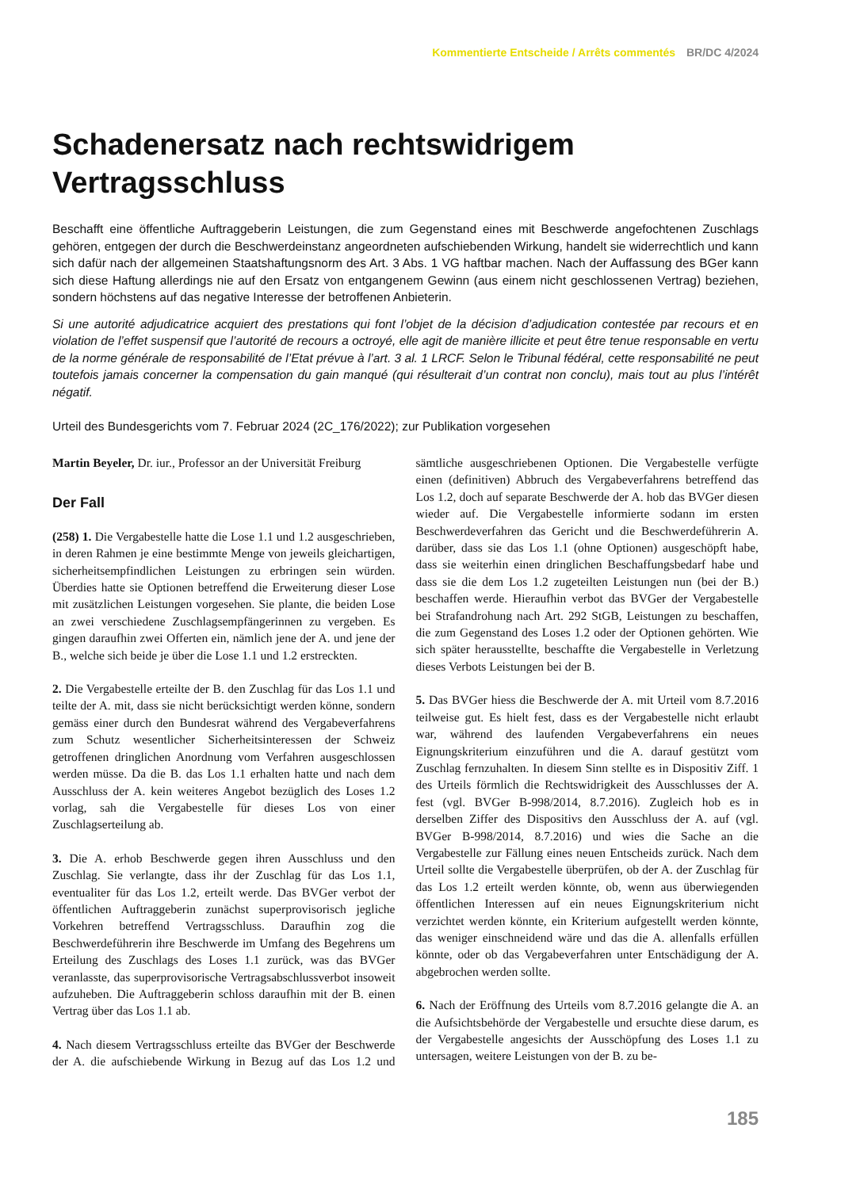Kommentierte Entscheide / Arrêts commentés BR/DC 4/2024
Schadenersatz nach rechtswidrigem Vertragsschluss
Beschafft eine öffentliche Auftraggeberin Leistungen, die zum Gegenstand eines mit Beschwerde angefochtenen Zuschlags gehören, entgegen der durch die Beschwerdeinstanz angeordneten aufschiebenden Wirkung, handelt sie widerrechtlich und kann sich dafür nach der allgemeinen Staatshaftungsnorm des Art. 3 Abs. 1 VG haftbar machen. Nach der Auffassung des BGer kann sich diese Haftung allerdings nie auf den Ersatz von entgangenem Gewinn (aus einem nicht geschlossenen Vertrag) beziehen, sondern höchstens auf das negative Interesse der betroffenen Anbieterin.
Si une autorité adjudicatrice acquiert des prestations qui font l’objet de la décision d’adjudication contestée par recours et en violation de l’effet suspensif que l’autorité de recours a octroyé, elle agit de manière illicite et peut être tenue responsable en vertu de la norme générale de responsabilité de l’Etat prévue à l’art. 3 al. 1 LRCF. Selon le Tribunal fédéral, cette responsabilité ne peut toutefois jamais concerner la compensation du gain manqué (qui résulterait d’un contrat non conclu), mais tout au plus l’intérêt négatif.
Urteil des Bundesgerichts vom 7. Februar 2024 (2C_176/2022); zur Publikation vorgesehen
Martin Beyeler, Dr. iur., Professor an der Universität Freiburg
Der Fall
(258) 1. Die Vergabestelle hatte die Lose 1.1 und 1.2 ausgeschrieben, in deren Rahmen je eine bestimmte Menge von jeweils gleichartigen, sicherheitsempfindlichen Leistungen zu erbringen sein würden. Überdies hatte sie Optionen betreffend die Erweiterung dieser Lose mit zusätzlichen Leistungen vorgesehen. Sie plante, die beiden Lose an zwei verschiedene Zuschlagsempfängerinnen zu vergeben. Es gingen daraufhin zwei Offerten ein, nämlich jene der A. und jene der B., welche sich beide je über die Lose 1.1 und 1.2 erstreckten.
2. Die Vergabestelle erteilte der B. den Zuschlag für das Los 1.1 und teilte der A. mit, dass sie nicht berücksichtigt werden könne, sondern gemäss einer durch den Bundesrat während des Vergabeverfahrens zum Schutz wesentlicher Sicherheitsinteressen der Schweiz getroffenen dringlichen Anordnung vom Verfahren ausgeschlossen werden müsse. Da die B. das Los 1.1 erhalten hatte und nach dem Ausschluss der A. kein weiteres Angebot bezüglich des Loses 1.2 vorlag, sah die Vergabestelle für dieses Los von einer Zuschlagserteilung ab.
3. Die A. erhob Beschwerde gegen ihren Ausschluss und den Zuschlag. Sie verlangte, dass ihr der Zuschlag für das Los 1.1, eventualiter für das Los 1.2, erteilt werde. Das BVGer verbot der öffentlichen Auftraggeberin zunächst superprovisorisch jegliche Vorkehren betreffend Vertragsschluss. Daraufhin zog die Beschwerdeführerin ihre Beschwerde im Umfang des Begehrens um Erteilung des Zuschlags des Loses 1.1 zurück, was das BVGer veranlasste, das superprovisorische Vertragsabschlussverbot insoweit aufzuheben. Die Auftraggeberin schloss daraufhin mit der B. einen Vertrag über das Los 1.1 ab.
4. Nach diesem Vertragsschluss erteilte das BVGer der Beschwerde der A. die aufschiebende Wirkung in Bezug auf das Los 1.2 und sämtliche ausgeschriebenen Optionen. Die Vergabestelle verfügte einen (definitiven) Abbruch des Vergabeverfahrens betreffend das Los 1.2, doch auf separate Beschwerde der A. hob das BVGer diesen wieder auf. Die Vergabestelle informierte sodann im ersten Beschwerdeverfahren das Gericht und die Beschwerdeführerin A. darüber, dass sie das Los 1.1 (ohne Optionen) ausgeschöpft habe, dass sie weiterhin einen dringlichen Beschaffungsbedarf habe und dass sie die dem Los 1.2 zugeteilten Leistungen nun (bei der B.) beschaffen werde. Hieraufhin verbot das BVGer der Vergabestelle bei Strafandrohung nach Art. 292 StGB, Leistungen zu beschaffen, die zum Gegenstand des Loses 1.2 oder der Optionen gehörten. Wie sich später herausstellte, beschaffte die Vergabestelle in Verletzung dieses Verbots Leistungen bei der B.
5. Das BVGer hiess die Beschwerde der A. mit Urteil vom 8.7.2016 teilweise gut. Es hielt fest, dass es der Vergabestelle nicht erlaubt war, während des laufenden Vergabeverfahrens ein neues Eignungskriterium einzuführen und die A. darauf gestützt vom Zuschlag fernzuhalten. In diesem Sinn stellte es in Dispositiv Ziff. 1 des Urteils förmlich die Rechtswidrigkeit des Ausschlusses der A. fest (vgl. BVGer B-998/2014, 8.7.2016). Zugleich hob es in derselben Ziffer des Dispositivs den Ausschluss der A. auf (vgl. BVGer B-998/2014, 8.7.2016) und wies die Sache an die Vergabestelle zur Fällung eines neuen Entscheids zurück. Nach dem Urteil sollte die Vergabestelle überprüfen, ob der A. der Zuschlag für das Los 1.2 erteilt werden könnte, ob, wenn aus überwiegenden öffentlichen Interessen auf ein neues Eignungskriterium nicht verzichtet werden könnte, ein Kriterium aufgestellt werden könnte, das weniger einschneidend wäre und das die A. allenfalls erfüllen könnte, oder ob das Vergabeverfahren unter Entschädigung der A. abgebrochen werden sollte.
6. Nach der Eröffnung des Urteils vom 8.7.2016 gelangte die A. an die Aufsichtsbehörde der Vergabestelle und ersuchte diese darum, es der Vergabestelle angesichts der Ausschöpfung des Loses 1.1 zu untersagen, weitere Leistungen von der B. zu be-
185